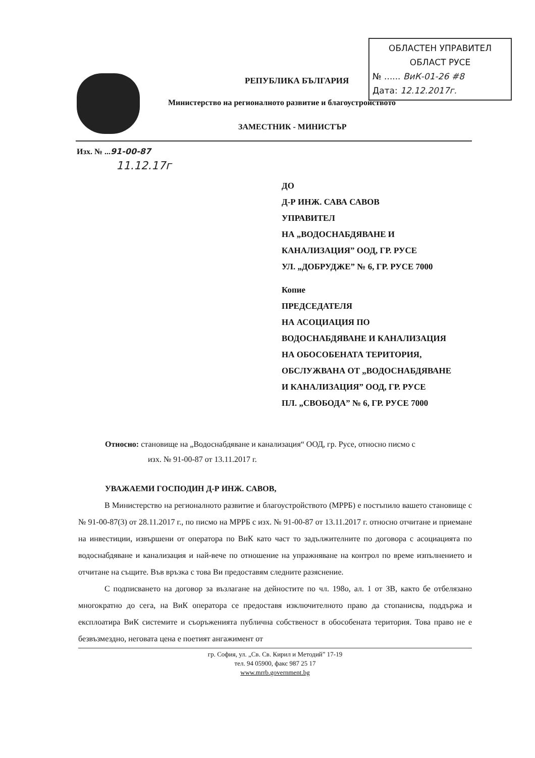ОБЛАСТЕН УПРАВИТЕЛ
ОБЛАСТ РУСЕ
№ ...... ВиК-01-26 #8
Дата: 12.12.2017г.
РЕПУБЛИКА БЪЛГАРИЯ
Министерство на регионалното развитие и благоустройството
ЗАМЕСТНИК - МИНИСТЪР
Изх. № ...91-00-87
11.12.17г
ДО
Д-Р ИНЖ. САВА САВОВ
УПРАВИТЕЛ
НА „ВОДОСНАБДЯВАНЕ И
КАНАЛИЗАЦИЯ” ООД, ГР. РУСЕ
УЛ. „ДОБРУДЖЕ” № 6, ГР. РУСЕ 7000
Копие
ПРЕДСЕДАТЕЛЯ
НА АСОЦИАЦИЯ ПО
ВОДОСНАБДЯВАНЕ И КАНАЛИЗАЦИЯ
НА ОБОСОБЕНАТА ТЕРИТОРИЯ,
ОБСЛУЖВАНА ОТ „ВОДОСНАБДЯВАНЕ
И КАНАЛИЗАЦИЯ” ООД, ГР. РУСЕ
ПЛ. „СВОБОДА” № 6, ГР. РУСЕ 7000
Относно: становище на „Водоснабдяване и канализация“ ООД, гр. Русе, относно писмо с
изх. № 91-00-87 от 13.11.2017 г.
УВАЖАЕМИ ГОСПОДИН Д-Р ИНЖ. САВОВ,
В Министерство на регионалното развитие и благоустройството (МРРБ) е постъпило вашето становище с № 91-00-87(3) от 28.11.2017 г., по писмо на МРРБ с изх. № 91-00-87 от 13.11.2017 г. относно отчитане и приемане на инвестиции, извършени от оператора по ВиК като част то задължителните по договора с асоциацията по водоснабдяване и канализация и най-вече по отношение на упражняване на контрол по време изпълнението и отчитане на същите. Във връзка с това Ви предоставям следните разяснение.
С подписването на договор за възлагане на дейностите по чл. 198о, ал. 1 от ЗВ, както бе отбелязано многократно до сега, на ВиК оператора се предоставя изключителното право да стопанисва, поддържа и експлоатира ВиК системите и съоръженията публична собственост в обособената територия. Това право не е безвъзмездно, неговата цена е поетият ангажимент от
гр. София, ул. „Св. Св. Кирил и Методий” 17-19
тел. 94 05900, факс 987 25 17
www.mrrb.government.bg